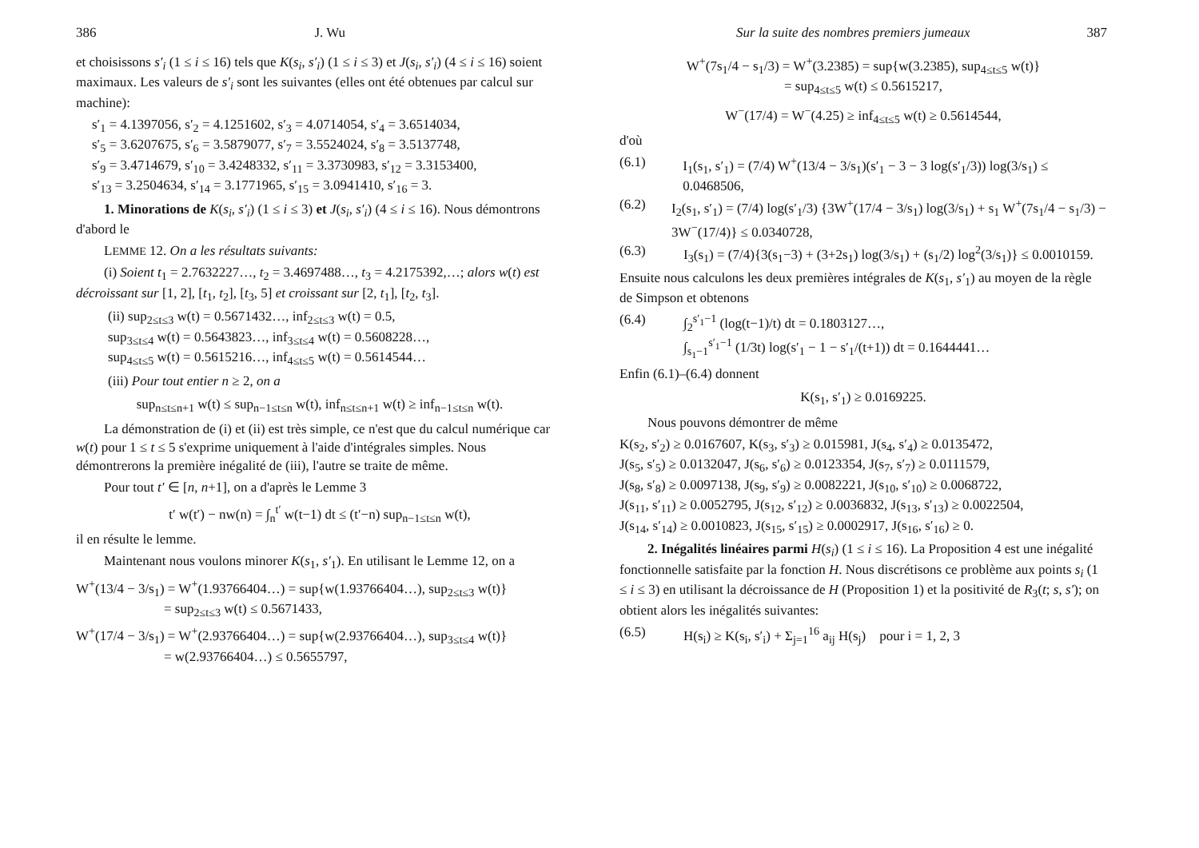386 J. Wu
et choisissons s′<sub>i</sub> (1 ≤ i ≤ 16) tels que K(s<sub>i</sub>, s′<sub>i</sub>) (1 ≤ i ≤ 3) et J(s<sub>i</sub>, s′<sub>i</sub>) (4 ≤ i ≤ 16) soient maximaux. Les valeurs de s′<sub>i</sub> sont les suivantes (elles ont été obtenues par calcul sur machine):
s′<sub>1</sub> = 4.1397056, s′<sub>2</sub> = 4.1251602, s′<sub>3</sub> = 4.0714054, s′<sub>4</sub> = 3.6514034,
s′<sub>5</sub> = 3.6207675, s′<sub>6</sub> = 3.5879077, s′<sub>7</sub> = 3.5524024, s′<sub>8</sub> = 3.5137748,
s′<sub>9</sub> = 3.4714679, s′<sub>10</sub> = 3.4248332, s′<sub>11</sub> = 3.3730983, s′<sub>12</sub> = 3.3153400,
s′<sub>13</sub> = 3.2504634, s′<sub>14</sub> = 3.1771965, s′<sub>15</sub> = 3.0941410, s′<sub>16</sub> = 3.
1. Minorations de K(s<sub>i</sub>, s′<sub>i</sub>) (1 ≤ i ≤ 3) et J(s<sub>i</sub>, s′<sub>i</sub>) (4 ≤ i ≤ 16). Nous démontrons d'abord le
LEMME 12. On a les résultats suivants:
(i) Soient t<sub>1</sub> = 2.7632227…, t<sub>2</sub> = 3.4697488…, t<sub>3</sub> = 4.2175392,…; alors w(t) est décroissant sur [1, 2], [t<sub>1</sub>, t<sub>2</sub>], [t<sub>3</sub>, 5] et croissant sur [2, t<sub>1</sub>], [t<sub>2</sub>, t<sub>3</sub>].
(ii) sup<sub>2≤t≤3</sub> w(t) = 0.5671432…, inf<sub>2≤t≤3</sub> w(t) = 0.5,
sup<sub>3≤t≤4</sub> w(t) = 0.5643823…, inf<sub>3≤t≤4</sub> w(t) = 0.5608228…,
sup<sub>4≤t≤5</sub> w(t) = 0.5615216…, inf<sub>4≤t≤5</sub> w(t) = 0.5614544…
(iii) Pour tout entier n ≥ 2, on a
sup<sub>n≤t≤n+1</sub> w(t) ≤ sup<sub>n−1≤t≤n</sub> w(t), inf<sub>n≤t≤n+1</sub> w(t) ≥ inf<sub>n−1≤t≤n</sub> w(t).
La démonstration de (i) et (ii) est très simple, ce n'est que du calcul numérique car w(t) pour 1 ≤ t ≤ 5 s'exprime uniquement à l'aide d'intégrales simples. Nous démontrerons la première inégalité de (iii), l'autre se traite de même.
Pour tout t′ ∈ [n, n+1], on a d'après le Lemme 3
t′ w(t′) − nw(n) = ∫<sub>n</sub><sup>t′</sup> w(t−1) dt ≤ (t′−n) sup<sub>n−1≤t≤n</sub> w(t),
il en résulte le lemme.
Maintenant nous voulons minorer K(s<sub>1</sub>, s′<sub>1</sub>). En utilisant le Lemme 12, on a
W<sup>+</sup>(13/4 − 3/s<sub>1</sub>) = W<sup>+</sup>(1.93766404…) = sup{w(1.93766404…), sup<sub>2≤t≤3</sub> w(t)}
= sup<sub>2≤t≤3</sub> w(t) ≤ 0.5671433,
W<sup>+</sup>(17/4 − 3/s<sub>1</sub>) = W<sup>+</sup>(2.93766404…) = sup{w(2.93766404…), sup<sub>3≤t≤4</sub> w(t)}
= w(2.93766404…) ≤ 0.5655797,
Sur la suite des nombres premiers jumeaux 387
W<sup>+</sup>(7s<sub>1</sub>/4 − s<sub>1</sub>/3) = W<sup>+</sup>(3.2385) = sup{w(3.2385), sup<sub>4≤t≤5</sub> w(t)}
= sup<sub>4≤t≤5</sub> w(t) ≤ 0.5615217,
W<sup>−</sup>(17/4) = W<sup>−</sup>(4.25) ≥ inf<sub>4≤t≤5</sub> w(t) ≥ 0.5614544,
d'où
(6.1) I<sub>1</sub>(s<sub>1</sub>, s′<sub>1</sub>) = (7/4) W<sup>+</sup>(13/4 − 3/s<sub>1</sub>)(s′<sub>1</sub> − 3 − 3 log(s′<sub>1</sub>/3)) log(3/s<sub>1</sub>) ≤ 0.0468506,
(6.2) I<sub>2</sub>(s<sub>1</sub>, s′<sub>1</sub>) = (7/4) log(s′<sub>1</sub>/3) {3W<sup>+</sup>(17/4 − 3/s<sub>1</sub>) log(3/s<sub>1</sub>) + s<sub>1</sub> W<sup>+</sup>(7s<sub>1</sub>/4 − s<sub>1</sub>/3) − 3W<sup>−</sup>(17/4)} ≤ 0.0340728,
(6.3) I<sub>3</sub>(s<sub>1</sub>) = (7/4){3(s<sub>1</sub>−3) + (3+2s<sub>1</sub>) log(3/s<sub>1</sub>) + (s<sub>1</sub>/2) log<sup>2</sup>(3/s<sub>1</sub>)} ≤ 0.0010159.
Ensuite nous calculons les deux premières intégrales de K(s<sub>1</sub>, s′<sub>1</sub>) au moyen de la règle de Simpson et obtenons
(6.4) ∫<sub>2</sub><sup>s′<sub>1</sub>−1</sup> (log(t−1)/t) dt = 0.1803127…,
∫<sub>s<sub>1</sub>−1</sub><sup>s′<sub>1</sub>−1</sup> (1/3t) log(s′<sub>1</sub> − 1 − s′<sub>1</sub>/(t+1)) dt = 0.1644441…
Enfin (6.1)–(6.4) donnent
K(s<sub>1</sub>, s′<sub>1</sub>) ≥ 0.0169225.
Nous pouvons démontrer de même
K(s<sub>2</sub>, s′<sub>2</sub>) ≥ 0.0167607, K(s<sub>3</sub>, s′<sub>3</sub>) ≥ 0.015981, J(s<sub>4</sub>, s′<sub>4</sub>) ≥ 0.0135472,
J(s<sub>5</sub>, s′<sub>5</sub>) ≥ 0.0132047, J(s<sub>6</sub>, s′<sub>6</sub>) ≥ 0.0123354, J(s<sub>7</sub>, s′<sub>7</sub>) ≥ 0.0111579,
J(s<sub>8</sub>, s′<sub>8</sub>) ≥ 0.0097138, J(s<sub>9</sub>, s′<sub>9</sub>) ≥ 0.0082221, J(s<sub>10</sub>, s′<sub>10</sub>) ≥ 0.0068722,
J(s<sub>11</sub>, s′<sub>11</sub>) ≥ 0.0052795, J(s<sub>12</sub>, s′<sub>12</sub>) ≥ 0.0036832, J(s<sub>13</sub>, s′<sub>13</sub>) ≥ 0.0022504,
J(s<sub>14</sub>, s′<sub>14</sub>) ≥ 0.0010823, J(s<sub>15</sub>, s′<sub>15</sub>) ≥ 0.0002917, J(s<sub>16</sub>, s′<sub>16</sub>) ≥ 0.
2. Inégalités linéaires parmi H(s<sub>i</sub>) (1 ≤ i ≤ 16). La Proposition 4 est une inégalité fonctionnelle satisfaite par la fonction H. Nous discrétisons ce problème aux points s<sub>i</sub> (1 ≤ i ≤ 3) en utilisant la décroissance de H (Proposition 1) et la positivité de R<sub>3</sub>(t; s, s′); on obtient alors les inégalités suivantes:
(6.5) H(s<sub>i</sub>) ≥ K(s<sub>i</sub>, s′<sub>i</sub>) + Σ<sub>j=1</sub><sup>16</sup> a<sub>ij</sub> H(s<sub>j</sub>) pour i = 1, 2, 3